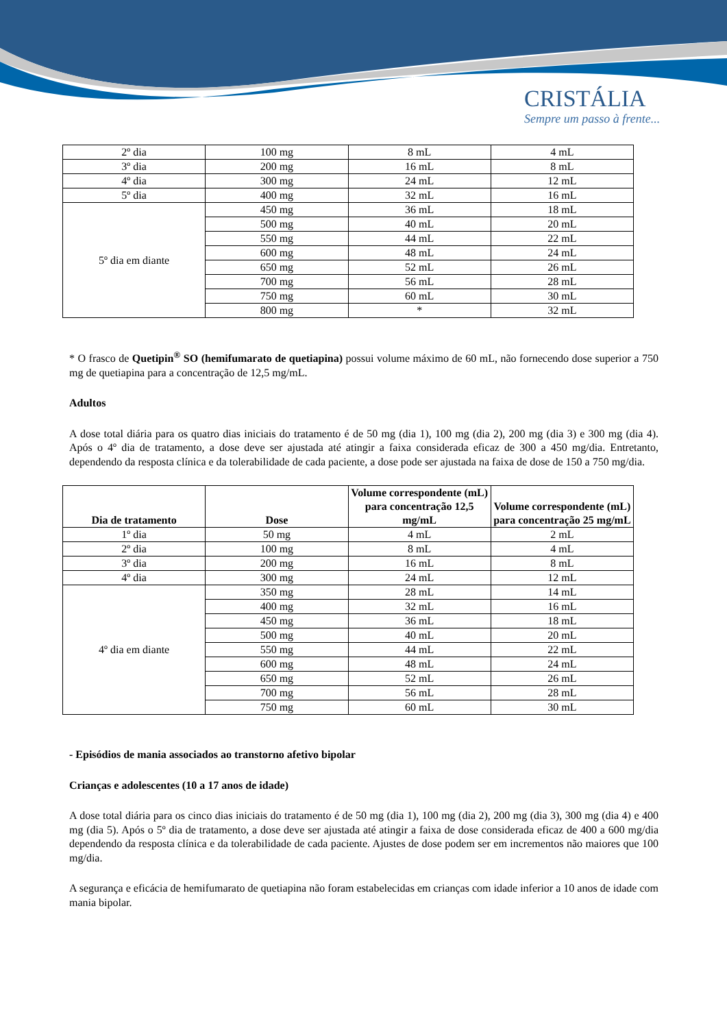CRISTÁLIA
Sempre um passo à frente...
| 2º dia | 100 mg | 8 mL | 4 mL |
| 3º dia | 200 mg | 16 mL | 8 mL |
| 4º dia | 300 mg | 24 mL | 12 mL |
| 5º dia | 400 mg | 32 mL | 16 mL |
| 5º dia em diante | 450 mg | 36 mL | 18 mL |
| | 500 mg | 40 mL | 20 mL |
| | 550 mg | 44 mL | 22 mL |
| | 600 mg | 48 mL | 24 mL |
| | 650 mg | 52 mL | 26 mL |
| | 700 mg | 56 mL | 28 mL |
| | 750 mg | 60 mL | 30 mL |
| | 800 mg | * | 32 mL |
* O frasco de Quetipin<sup>®</sup> SO (hemifumarato de quetiapina) possui volume máximo de 60 mL, não fornecendo dose superior a 750 mg de quetiapina para a concentração de 12,5 mg/mL.
Adultos
A dose total diária para os quatro dias iniciais do tratamento é de 50 mg (dia 1), 100 mg (dia 2), 200 mg (dia 3) e 300 mg (dia 4). Após o 4º dia de tratamento, a dose deve ser ajustada até atingir a faixa considerada eficaz de 300 a 450 mg/dia. Entretanto, dependendo da resposta clínica e da tolerabilidade de cada paciente, a dose pode ser ajustada na faixa de dose de 150 a 750 mg/dia.
| Dia de tratamento | Dose | Volume correspondente (mL) para concentração 12,5 mg/mL | Volume correspondente (mL) para concentração 25 mg/mL |
| --- | --- | --- | --- |
| 1º dia | 50 mg | 4 mL | 2 mL |
| 2º dia | 100 mg | 8 mL | 4 mL |
| 3º dia | 200 mg | 16 mL | 8 mL |
| 4º dia | 300 mg | 24 mL | 12 mL |
| 4º dia em diante | 350 mg | 28 mL | 14 mL |
| | 400 mg | 32 mL | 16 mL |
| | 450 mg | 36 mL | 18 mL |
| | 500 mg | 40 mL | 20 mL |
| | 550 mg | 44 mL | 22 mL |
| | 600 mg | 48 mL | 24 mL |
| | 650 mg | 52 mL | 26 mL |
| | 700 mg | 56 mL | 28 mL |
| | 750 mg | 60 mL | 30 mL |
- Episódios de mania associados ao transtorno afetivo bipolar
Crianças e adolescentes (10 a 17 anos de idade)
A dose total diária para os cinco dias iniciais do tratamento é de 50 mg (dia 1), 100 mg (dia 2), 200 mg (dia 3), 300 mg (dia 4) e 400 mg (dia 5). Após o 5º dia de tratamento, a dose deve ser ajustada até atingir a faixa de dose considerada eficaz de 400 a 600 mg/dia dependendo da resposta clínica e da tolerabilidade de cada paciente. Ajustes de dose podem ser em incrementos não maiores que 100 mg/dia.
A segurança e eficácia de hemifumarato de quetiapina não foram estabelecidas em crianças com idade inferior a 10 anos de idade com mania bipolar.